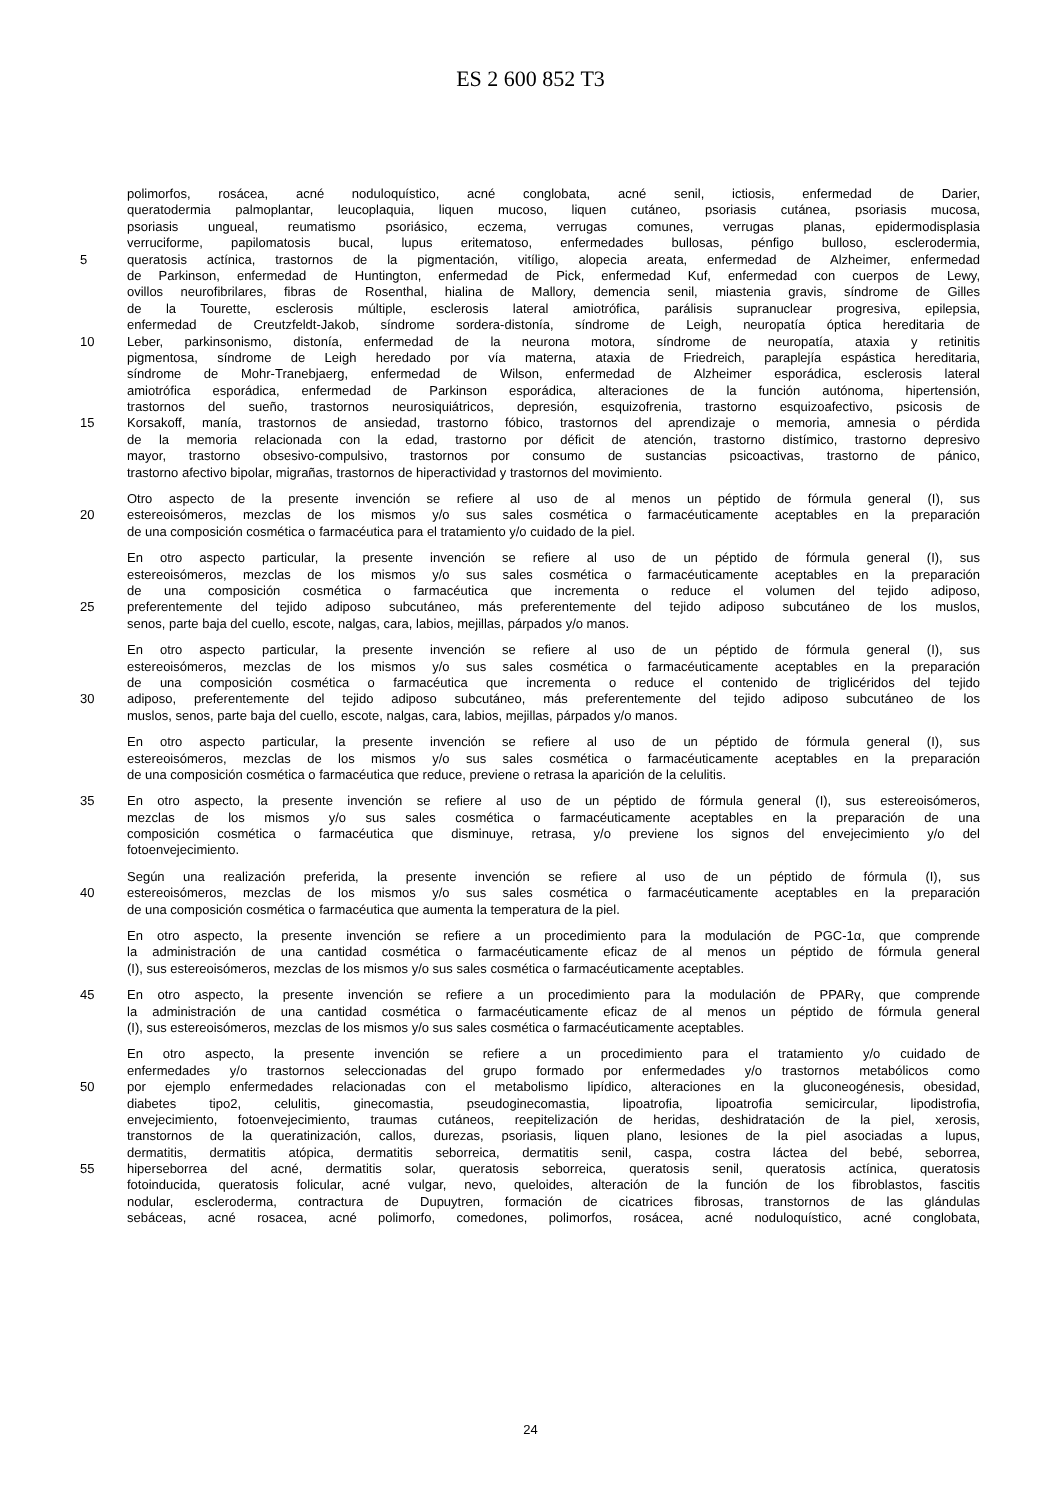ES 2 600 852 T3
polimorfos, rosácea, acné noduloquístico, acné conglobata, acné senil, ictiosis, enfermedad de Darier,
queratodermia palmoplantar, leucoplaquia, liquen mucoso, liquen cutáneo, psoriasis cutánea, psoriasis mucosa,
psoriasis ungueal, reumatismo psoriásico, eczema, verrugas comunes, verrugas planas, epidermodisplasia
verruciforme, papilomatosis bucal, lupus eritematoso, enfermedades bullosas, pénfigo bulloso, esclerodermia,
5 queratosis actínica, trastornos de la pigmentación, vitíligo, alopecia areata, enfermedad de Alzheimer, enfermedad
de Parkinson, enfermedad de Huntington, enfermedad de Pick, enfermedad Kuf, enfermedad con cuerpos de Lewy,
ovillos neurofibrilares, fibras de Rosenthal, hialina de Mallory, demencia senil, miastenia gravis, síndrome de Gilles
de la Tourette, esclerosis múltiple, esclerosis lateral amiotrófica, parálisis supranuclear progresiva, epilepsia,
enfermedad de Creutzfeldt-Jakob, síndrome sordera-distonía, síndrome de Leigh, neuropatía óptica hereditaria de
10 Leber, parkinsonismo, distonía, enfermedad de la neurona motora, síndrome de neuropatía, ataxia y retinitis
pigmentosa, síndrome de Leigh heredado por vía materna, ataxia de Friedreich, paraplejía espástica hereditaria,
síndrome de Mohr-Tranebjaerg, enfermedad de Wilson, enfermedad de Alzheimer esporádica, esclerosis lateral
amiotrófica esporádica, enfermedad de Parkinson esporádica, alteraciones de la función autónoma, hipertensión,
trastornos del sueño, trastornos neurosiquiátricos, depresión, esquizofrenia, trastorno esquizoafectivo, psicosis de
15 Korsakoff, manía, trastornos de ansiedad, trastorno fóbico, trastornos del aprendizaje o memoria, amnesia o pérdida
de la memoria relacionada con la edad, trastorno por déficit de atención, trastorno distímico, trastorno depresivo
mayor, trastorno obsesivo-compulsivo, trastornos por consumo de sustancias psicoactivas, trastorno de pánico,
trastorno afectivo bipolar, migrañas, trastornos de hiperactividad y trastornos del movimiento.
Otro aspecto de la presente invención se refiere al uso de al menos un péptido de fórmula general (I), sus
20 estereoisómeros, mezclas de los mismos y/o sus sales cosmética o farmacéuticamente aceptables en la preparación
de una composición cosmética o farmacéutica para el tratamiento y/o cuidado de la piel.
En otro aspecto particular, la presente invención se refiere al uso de un péptido de fórmula general (I), sus
estereoisómeros, mezclas de los mismos y/o sus sales cosmética o farmacéuticamente aceptables en la preparación
de una composición cosmética o farmacéutica que incrementa o reduce el volumen del tejido adiposo,
25 preferentemente del tejido adiposo subcutáneo, más preferentemente del tejido adiposo subcutáneo de los muslos,
senos, parte baja del cuello, escote, nalgas, cara, labios, mejillas, párpados y/o manos.
En otro aspecto particular, la presente invención se refiere al uso de un péptido de fórmula general (I), sus
estereoisómeros, mezclas de los mismos y/o sus sales cosmética o farmacéuticamente aceptables en la preparación
de una composición cosmética o farmacéutica que incrementa o reduce el contenido de triglicéridos del tejido
30 adiposo, preferentemente del tejido adiposo subcutáneo, más preferentemente del tejido adiposo subcutáneo de los
muslos, senos, parte baja del cuello, escote, nalgas, cara, labios, mejillas, párpados y/o manos.
En otro aspecto particular, la presente invención se refiere al uso de un péptido de fórmula general (I), sus
estereoisómeros, mezclas de los mismos y/o sus sales cosmética o farmacéuticamente aceptables en la preparación
de una composición cosmética o farmacéutica que reduce, previene o retrasa la aparición de la celulitis.
35 En otro aspecto, la presente invención se refiere al uso de un péptido de fórmula general (I), sus estereoisómeros,
mezclas de los mismos y/o sus sales cosmética o farmacéuticamente aceptables en la preparación de una
composición cosmética o farmacéutica que disminuye, retrasa, y/o previene los signos del envejecimiento y/o del
fotoenvejecimiento.
Según una realización preferida, la presente invención se refiere al uso de un péptido de fórmula (I), sus
40 estereoisómeros, mezclas de los mismos y/o sus sales cosmética o farmacéuticamente aceptables en la preparación
de una composición cosmética o farmacéutica que aumenta la temperatura de la piel.
En otro aspecto, la presente invención se refiere a un procedimiento para la modulación de PGC-1α, que comprende
la administración de una cantidad cosmética o farmacéuticamente eficaz de al menos un péptido de fórmula general
(I), sus estereoisómeros, mezclas de los mismos y/o sus sales cosmética o farmacéuticamente aceptables.
45 En otro aspecto, la presente invención se refiere a un procedimiento para la modulación de PPARγ, que comprende
la administración de una cantidad cosmética o farmacéuticamente eficaz de al menos un péptido de fórmula general
(I), sus estereoisómeros, mezclas de los mismos y/o sus sales cosmética o farmacéuticamente aceptables.
En otro aspecto, la presente invención se refiere a un procedimiento para el tratamiento y/o cuidado de
enfermedades y/o trastornos seleccionadas del grupo formado por enfermedades y/o trastornos metabólicos como
50 por ejemplo enfermedades relacionadas con el metabolismo lipídico, alteraciones en la gluconeogénesis, obesidad,
diabetes tipo2, celulitis, ginecomastia, pseudoginecomastia, lipoatrofia, lipoatrofia semicircular, lipodistrofia,
envejecimiento, fotoenvejecimiento, traumas cutáneos, reepitelización de heridas, deshidratación de la piel, xerosis,
transtornos de la queratinización, callos, durezas, psoriasis, liquen plano, lesiones de la piel asociadas a lupus,
dermatitis, dermatitis atópica, dermatitis seborreica, dermatitis senil, caspa, costra láctea del bebé, seborrea,
55 hiperseborrea del acné, dermatitis solar, queratosis seborreica, queratosis senil, queratosis actínica, queratosis
fotoinducida, queratosis folicular, acné vulgar, nevo, queloides, alteración de la función de los fibroblastos, fascitis
nodular, escleroderma, contractura de Dupuytren, formación de cicatrices fibrosas, transtornos de las glándulas
sebáceas, acné rosacea, acné polimorfo, comedones, polimorfos, rosácea, acné noduloquístico, acné conglobata,
24